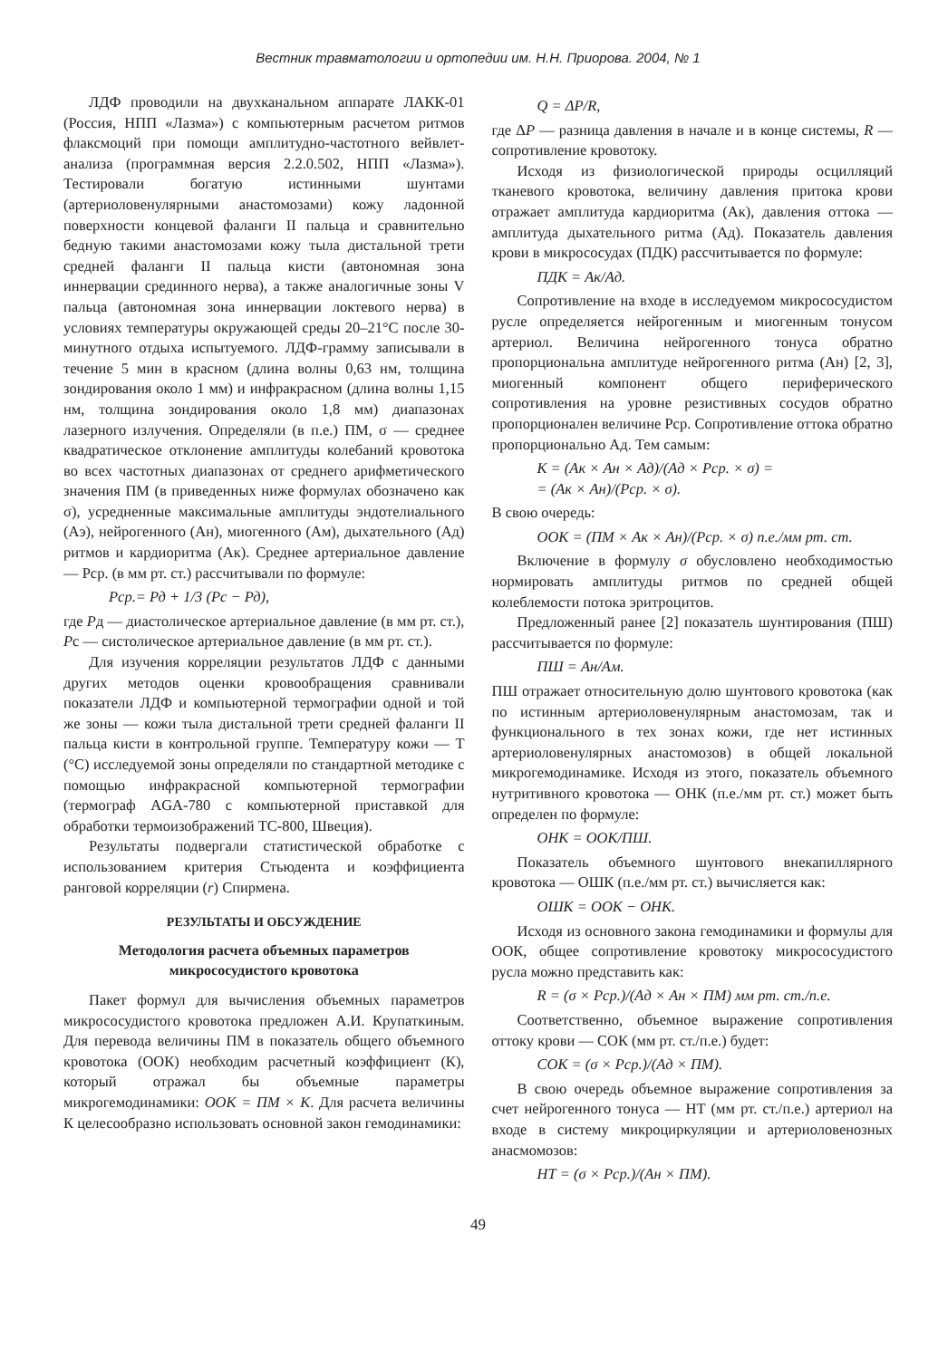Вестник травматологии и ортопедии им. Н.Н. Приорова. 2004, № 1
ЛДФ проводили на двухканальном аппарате ЛАКК-01 (Россия, НПП «Лазма») с компьютерным расчетом ритмов флаксмоций при помощи амплитудно-частотного вейвлет-анализа (программная версия 2.2.0.502, НПП «Лазма»). Тестировали богатую истинными шунтами (артериоловенулярными анастомозами) кожу ладонной поверхности концевой фаланги II пальца и сравнительно бедную такими анастомозами кожу тыла дистальной трети средней фаланги II пальца кисти (автономная зона иннервации срединного нерва), а также аналогичные зоны V пальца (автономная зона иннервации локтевого нерва) в условиях температуры окружающей среды 20–21°С после 30-минутного отдыха испытуемого. ЛДФ-грамму записывали в течение 5 мин в красном (длина волны 0,63 нм, толщина зондирования около 1 мм) и инфракрасном (длина волны 1,15 нм, толщина зондирования около 1,8 мм) диапазонах лазерного излучения. Определяли (в п.е.) ПМ, σ — среднее квадратическое отклонение амплитуды колебаний кровотока во всех частотных диапазонах от среднего арифметического значения ПМ (в приведенных ниже формулах обозначено как σ), усредненные максимальные амплитуды эндотелиального (Аэ), нейрогенного (Ан), миогенного (Ам), дыхательного (Ад) ритмов и кардиоритма (Ак). Среднее артериальное давление — Рср. (в мм рт. ст.) рассчитывали по формуле:
Рср.= Рд + 1/3 (Рс − Рд),
где Рд — диастолическое артериальное давление (в мм рт. ст.), Рс — систолическое артериальное давление (в мм рт. ст.).
Для изучения корреляции результатов ЛДФ с данными других методов оценки кровообращения сравнивали показатели ЛДФ и компьютерной термографии одной и той же зоны — кожи тыла дистальной трети средней фаланги II пальца кисти в контрольной группе. Температуру кожи — Т (°С) исследуемой зоны определяли по стандартной методике с помощью инфракрасной компьютерной термографии (термограф AGA-780 с компьютерной приставкой для обработки термоизображений ТС-800, Швеция).
Результаты подвергали статистической обработке с использованием критерия Стьюдента и коэффициента ранговой корреляции (r) Спирмена.
РЕЗУЛЬТАТЫ И ОБСУЖДЕНИЕ
Методология расчета объемных параметров микрососудистого кровотока
Пакет формул для вычисления объемных параметров микрососудистого кровотока предложен А.И. Крупаткиным. Для перевода величины ПМ в показатель общего объемного кровотока (ООК) необходим расчетный коэффициент (К), который отражал бы объемные параметры микрогемодинамики: ООК = ПМ × К. Для расчета величины К целесообразно использовать основной закон гемодинамики:
Q = ΔP/R,
где ΔP — разница давления в начале и в конце системы, R — сопротивление кровотоку.
Исходя из физиологической природы осцилляций тканевого кровотока, величину давления притока крови отражает амплитуда кардиоритма (Ак), давления оттока — амплитуда дыхательного ритма (Ад). Показатель давления крови в микрососудах (ПДК) рассчитывается по формуле:
ПДК = Ак/Ад.
Сопротивление на входе в исследуемом микрососудистом русле определяется нейрогенным и миогенным тонусом артериол. Величина нейрогенного тонуса обратно пропорциональна амплитуде нейрогенного ритма (Ан) [2, 3], миогенный компонент общего периферического сопротивления на уровне резистивных сосудов обратно пропорционален величине Рср. Сопротивление оттока обратно пропорционально Ад. Тем самым:
К = (Ак × Ан × Ад)/(Ад × Рср. × σ) =
= (Ак × Ан)/(Рср. × σ).
В свою очередь:
ООК = (ПМ × Ак × Ан)/(Рср. × σ) п.е./мм рт. ст.
Включение в формулу σ обусловлено необходимостью нормировать амплитуды ритмов по средней общей колеблемости потока эритроцитов.
Предложенный ранее [2] показатель шунтирования (ПШ) рассчитывается по формуле:
ПШ = Ан/Ам.
ПШ отражает относительную долю шунтового кровотока (как по истинным артериоловенулярным анастомозам, так и функционального в тех зонах кожи, где нет истинных артериоловенулярных анастомозов) в общей локальной микрогемодинамике. Исходя из этого, показатель объемного нутритивного кровотока — ОНК (п.е./мм рт. ст.) может быть определен по формуле:
ОНК = ООК/ПШ.
Показатель объемного шунтового внекапиллярного кровотока — ОШК (п.е./мм рт. ст.) вычисляется как:
ОШК = ООК − ОНК.
Исходя из основного закона гемодинамики и формулы для ООК, общее сопротивление кровотоку микрососудистого русла можно представить как:
R = (σ × Рср.)/(Ад × Ан × ПМ) мм рт. ст./п.е.
Соответственно, объемное выражение сопротивления оттоку крови — СОК (мм рт. ст./п.е.) будет:
СОК = (σ × Рср.)/(Ад × ПМ).
В свою очередь объемное выражение сопротивления за счет нейрогенного тонуса — НТ (мм рт. ст./п.е.) артериол на входе в систему микроциркуляции и артериоловенозных анасмомозов:
НТ = (σ × Рср.)/(Ан × ПМ).
49